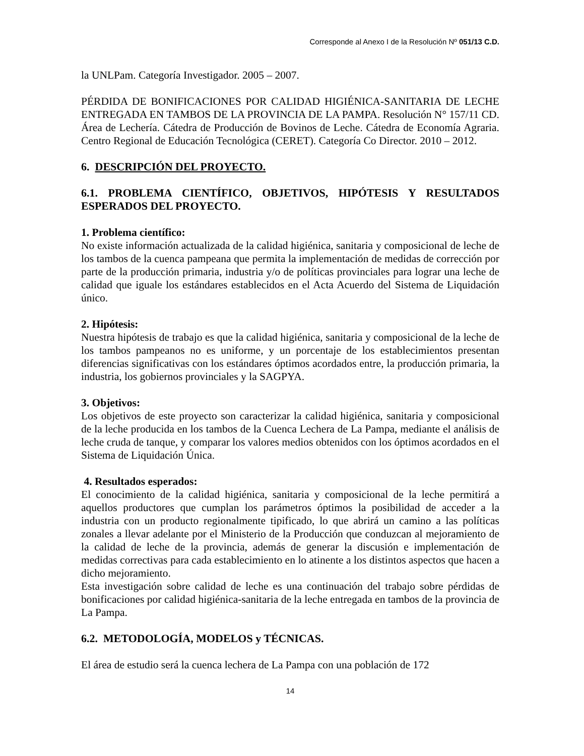Corresponde al Anexo I de la Resolución Nº 051/13 C.D.
la UNLPam. Categoría Investigador. 2005 – 2007.
PÉRDIDA DE BONIFICACIONES POR CALIDAD HIGIÉNICA-SANITARIA DE LECHE ENTREGADA EN TAMBOS DE LA PROVINCIA DE LA PAMPA. Resolución N° 157/11 CD. Área de Lechería. Cátedra de Producción de Bovinos de Leche. Cátedra de Economía Agraria. Centro Regional de Educación Tecnológica (CERET). Categoría Co Director. 2010 – 2012.
6. DESCRIPCIÓN DEL PROYECTO.
6.1. PROBLEMA CIENTÍFICO, OBJETIVOS, HIPÓTESIS Y RESULTADOS ESPERADOS DEL PROYECTO.
1. Problema científico:
No existe información actualizada de la calidad higiénica, sanitaria y composicional de leche de los tambos de la cuenca pampeana que permita la implementación de medidas de corrección por parte de la producción primaria, industria y/o de políticas provinciales para lograr una leche de calidad que iguale los estándares establecidos en el Acta Acuerdo del Sistema de Liquidación único.
2. Hipótesis:
Nuestra hipótesis de trabajo es que la calidad higiénica, sanitaria y composicional de la leche de los tambos pampeanos no es uniforme, y un porcentaje de los establecimientos presentan diferencias significativas con los estándares óptimos acordados entre, la producción primaria, la industria, los gobiernos provinciales y la SAGPYA.
3. Objetivos:
Los objetivos de este proyecto son caracterizar la calidad higiénica, sanitaria y composicional de la leche producida en los tambos de la Cuenca Lechera de La Pampa, mediante el análisis de leche cruda de tanque, y comparar los valores medios obtenidos con los óptimos acordados en el Sistema de Liquidación Única.
4. Resultados esperados:
El conocimiento de la calidad higiénica, sanitaria y composicional de la leche permitirá a aquellos productores que cumplan los parámetros óptimos la posibilidad de acceder a la industria con un producto regionalmente tipificado, lo que abrirá un camino a las políticas zonales a llevar adelante por el Ministerio de la Producción que conduzcan al mejoramiento de la calidad de leche de la provincia, además de generar la discusión e implementación de medidas correctivas para cada establecimiento en lo atinente a los distintos aspectos que hacen a dicho mejoramiento.
Esta investigación sobre calidad de leche es una continuación del trabajo sobre pérdidas de bonificaciones por calidad higiénica-sanitaria de la leche entregada en tambos de la provincia de La Pampa.
6.2. METODOLOGÍA, MODELOS y TÉCNICAS.
El área de estudio será la cuenca lechera de La Pampa con una población de 172
14